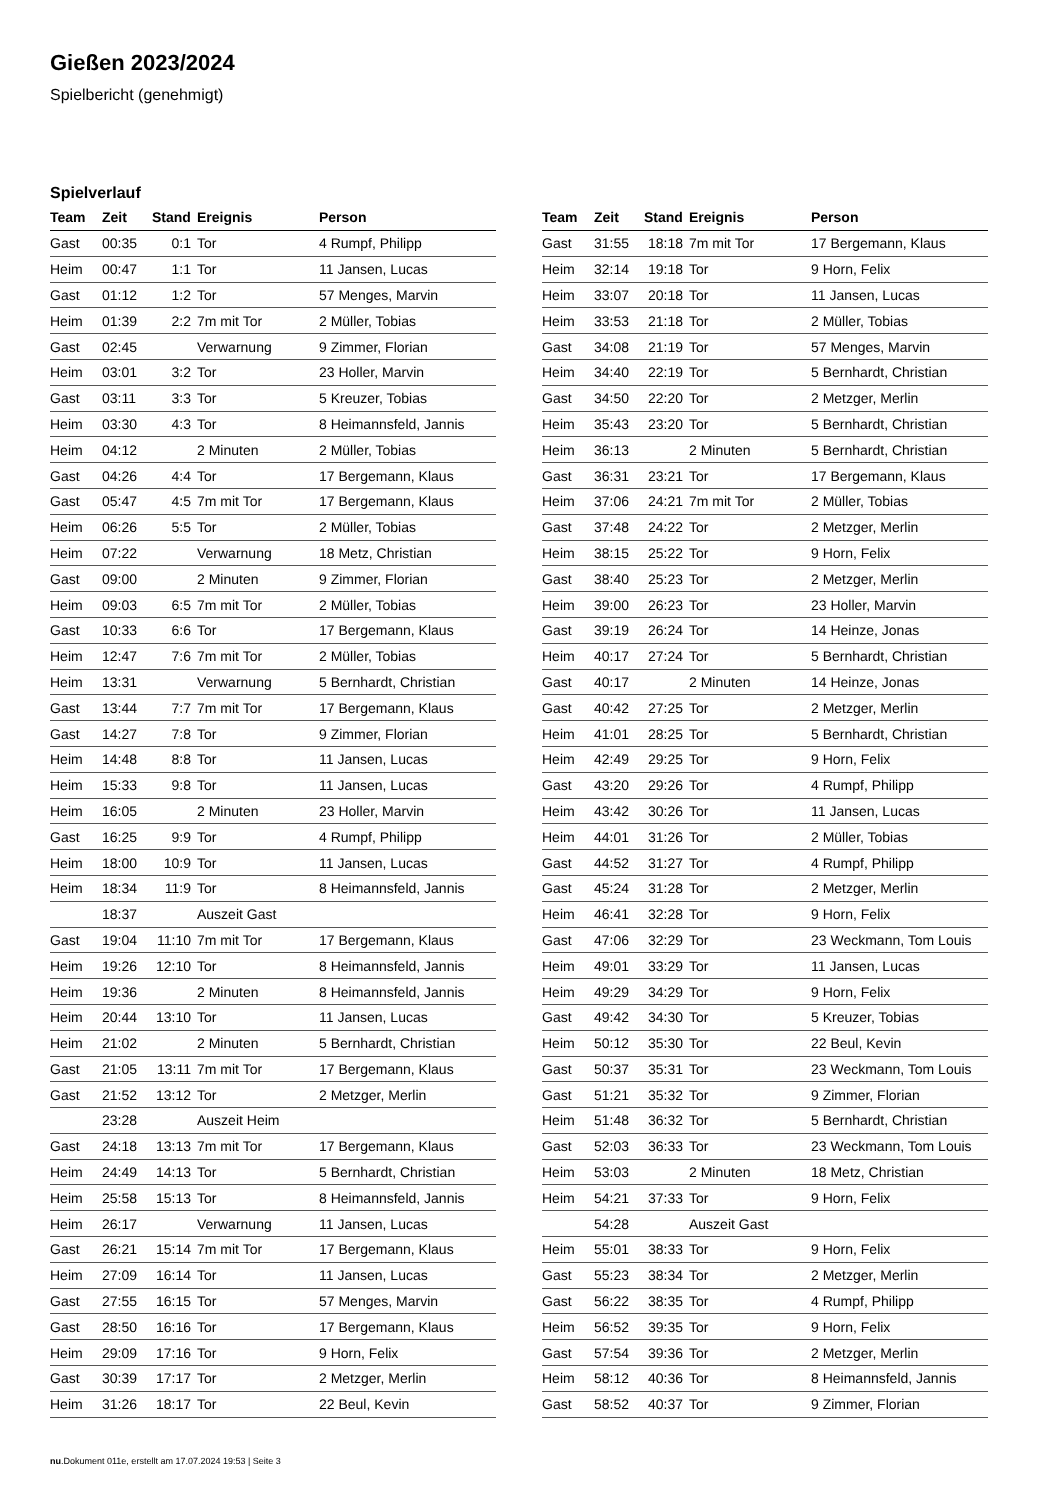Gießen 2023/2024
Spielbericht (genehmigt)
Spielverlauf
| Team | Zeit | Stand | Ereignis | Person |
| --- | --- | --- | --- | --- |
| Gast | 00:35 | 0:1 | Tor | 4 Rumpf, Philipp |
| Heim | 00:47 | 1:1 | Tor | 11 Jansen, Lucas |
| Gast | 01:12 | 1:2 | Tor | 57 Menges, Marvin |
| Heim | 01:39 | 2:2 | 7m mit Tor | 2 Müller, Tobias |
| Gast | 02:45 | | Verwarnung | 9 Zimmer, Florian |
| Heim | 03:01 | 3:2 | Tor | 23 Holler, Marvin |
| Gast | 03:11 | 3:3 | Tor | 5 Kreuzer, Tobias |
| Heim | 03:30 | 4:3 | Tor | 8 Heimannsfeld, Jannis |
| Heim | 04:12 | | 2 Minuten | 2 Müller, Tobias |
| Gast | 04:26 | 4:4 | Tor | 17 Bergemann, Klaus |
| Gast | 05:47 | 4:5 | 7m mit Tor | 17 Bergemann, Klaus |
| Heim | 06:26 | 5:5 | Tor | 2 Müller, Tobias |
| Heim | 07:22 | | Verwarnung | 18 Metz, Christian |
| Gast | 09:00 | | 2 Minuten | 9 Zimmer, Florian |
| Heim | 09:03 | 6:5 | 7m mit Tor | 2 Müller, Tobias |
| Gast | 10:33 | 6:6 | Tor | 17 Bergemann, Klaus |
| Heim | 12:47 | 7:6 | 7m mit Tor | 2 Müller, Tobias |
| Heim | 13:31 | | Verwarnung | 5 Bernhardt, Christian |
| Gast | 13:44 | 7:7 | 7m mit Tor | 17 Bergemann, Klaus |
| Gast | 14:27 | 7:8 | Tor | 9 Zimmer, Florian |
| Heim | 14:48 | 8:8 | Tor | 11 Jansen, Lucas |
| Heim | 15:33 | 9:8 | Tor | 11 Jansen, Lucas |
| Heim | 16:05 | | 2 Minuten | 23 Holler, Marvin |
| Gast | 16:25 | 9:9 | Tor | 4 Rumpf, Philipp |
| Heim | 18:00 | 10:9 | Tor | 11 Jansen, Lucas |
| Heim | 18:34 | 11:9 | Tor | 8 Heimannsfeld, Jannis |
| | 18:37 | | Auszeit Gast | |
| Gast | 19:04 | 11:10 | 7m mit Tor | 17 Bergemann, Klaus |
| Heim | 19:26 | 12:10 | Tor | 8 Heimannsfeld, Jannis |
| Heim | 19:36 | | 2 Minuten | 8 Heimannsfeld, Jannis |
| Heim | 20:44 | 13:10 | Tor | 11 Jansen, Lucas |
| Heim | 21:02 | | 2 Minuten | 5 Bernhardt, Christian |
| Gast | 21:05 | 13:11 | 7m mit Tor | 17 Bergemann, Klaus |
| Gast | 21:52 | 13:12 | Tor | 2 Metzger, Merlin |
| | 23:28 | | Auszeit Heim | |
| Gast | 24:18 | 13:13 | 7m mit Tor | 17 Bergemann, Klaus |
| Heim | 24:49 | 14:13 | Tor | 5 Bernhardt, Christian |
| Heim | 25:58 | 15:13 | Tor | 8 Heimannsfeld, Jannis |
| Heim | 26:17 | | Verwarnung | 11 Jansen, Lucas |
| Gast | 26:21 | 15:14 | 7m mit Tor | 17 Bergemann, Klaus |
| Heim | 27:09 | 16:14 | Tor | 11 Jansen, Lucas |
| Gast | 27:55 | 16:15 | Tor | 57 Menges, Marvin |
| Gast | 28:50 | 16:16 | Tor | 17 Bergemann, Klaus |
| Heim | 29:09 | 17:16 | Tor | 9 Horn, Felix |
| Gast | 30:39 | 17:17 | Tor | 2 Metzger, Merlin |
| Heim | 31:26 | 18:17 | Tor | 22 Beul, Kevin |
| Team | Zeit | Stand | Ereignis | Person |
| --- | --- | --- | --- | --- |
| Gast | 31:55 | 18:18 | 7m mit Tor | 17 Bergemann, Klaus |
| Heim | 32:14 | 19:18 | Tor | 9 Horn, Felix |
| Heim | 33:07 | 20:18 | Tor | 11 Jansen, Lucas |
| Heim | 33:53 | 21:18 | Tor | 2 Müller, Tobias |
| Gast | 34:08 | 21:19 | Tor | 57 Menges, Marvin |
| Heim | 34:40 | 22:19 | Tor | 5 Bernhardt, Christian |
| Gast | 34:50 | 22:20 | Tor | 2 Metzger, Merlin |
| Heim | 35:43 | 23:20 | Tor | 5 Bernhardt, Christian |
| Heim | 36:13 | | 2 Minuten | 5 Bernhardt, Christian |
| Gast | 36:31 | 23:21 | Tor | 17 Bergemann, Klaus |
| Heim | 37:06 | 24:21 | 7m mit Tor | 2 Müller, Tobias |
| Gast | 37:48 | 24:22 | Tor | 2 Metzger, Merlin |
| Heim | 38:15 | 25:22 | Tor | 9 Horn, Felix |
| Gast | 38:40 | 25:23 | Tor | 2 Metzger, Merlin |
| Heim | 39:00 | 26:23 | Tor | 23 Holler, Marvin |
| Gast | 39:19 | 26:24 | Tor | 14 Heinze, Jonas |
| Heim | 40:17 | 27:24 | Tor | 5 Bernhardt, Christian |
| Gast | 40:17 | | 2 Minuten | 14 Heinze, Jonas |
| Gast | 40:42 | 27:25 | Tor | 2 Metzger, Merlin |
| Heim | 41:01 | 28:25 | Tor | 5 Bernhardt, Christian |
| Heim | 42:49 | 29:25 | Tor | 9 Horn, Felix |
| Gast | 43:20 | 29:26 | Tor | 4 Rumpf, Philipp |
| Heim | 43:42 | 30:26 | Tor | 11 Jansen, Lucas |
| Heim | 44:01 | 31:26 | Tor | 2 Müller, Tobias |
| Gast | 44:52 | 31:27 | Tor | 4 Rumpf, Philipp |
| Gast | 45:24 | 31:28 | Tor | 2 Metzger, Merlin |
| Heim | 46:41 | 32:28 | Tor | 9 Horn, Felix |
| Gast | 47:06 | 32:29 | Tor | 23 Weckmann, Tom Louis |
| Heim | 49:01 | 33:29 | Tor | 11 Jansen, Lucas |
| Heim | 49:29 | 34:29 | Tor | 9 Horn, Felix |
| Gast | 49:42 | 34:30 | Tor | 5 Kreuzer, Tobias |
| Heim | 50:12 | 35:30 | Tor | 22 Beul, Kevin |
| Gast | 50:37 | 35:31 | Tor | 23 Weckmann, Tom Louis |
| Gast | 51:21 | 35:32 | Tor | 9 Zimmer, Florian |
| Heim | 51:48 | 36:32 | Tor | 5 Bernhardt, Christian |
| Gast | 52:03 | 36:33 | Tor | 23 Weckmann, Tom Louis |
| Heim | 53:03 | | 2 Minuten | 18 Metz, Christian |
| Heim | 54:21 | 37:33 | Tor | 9 Horn, Felix |
| | 54:28 | | Auszeit Gast | |
| Heim | 55:01 | 38:33 | Tor | 9 Horn, Felix |
| Gast | 55:23 | 38:34 | Tor | 2 Metzger, Merlin |
| Gast | 56:22 | 38:35 | Tor | 4 Rumpf, Philipp |
| Heim | 56:52 | 39:35 | Tor | 9 Horn, Felix |
| Gast | 57:54 | 39:36 | Tor | 2 Metzger, Merlin |
| Heim | 58:12 | 40:36 | Tor | 8 Heimannsfeld, Jannis |
| Gast | 58:52 | 40:37 | Tor | 9 Zimmer, Florian |
nu.Dokument 011e, erstellt am 17.07.2024 19:53 | Seite 3